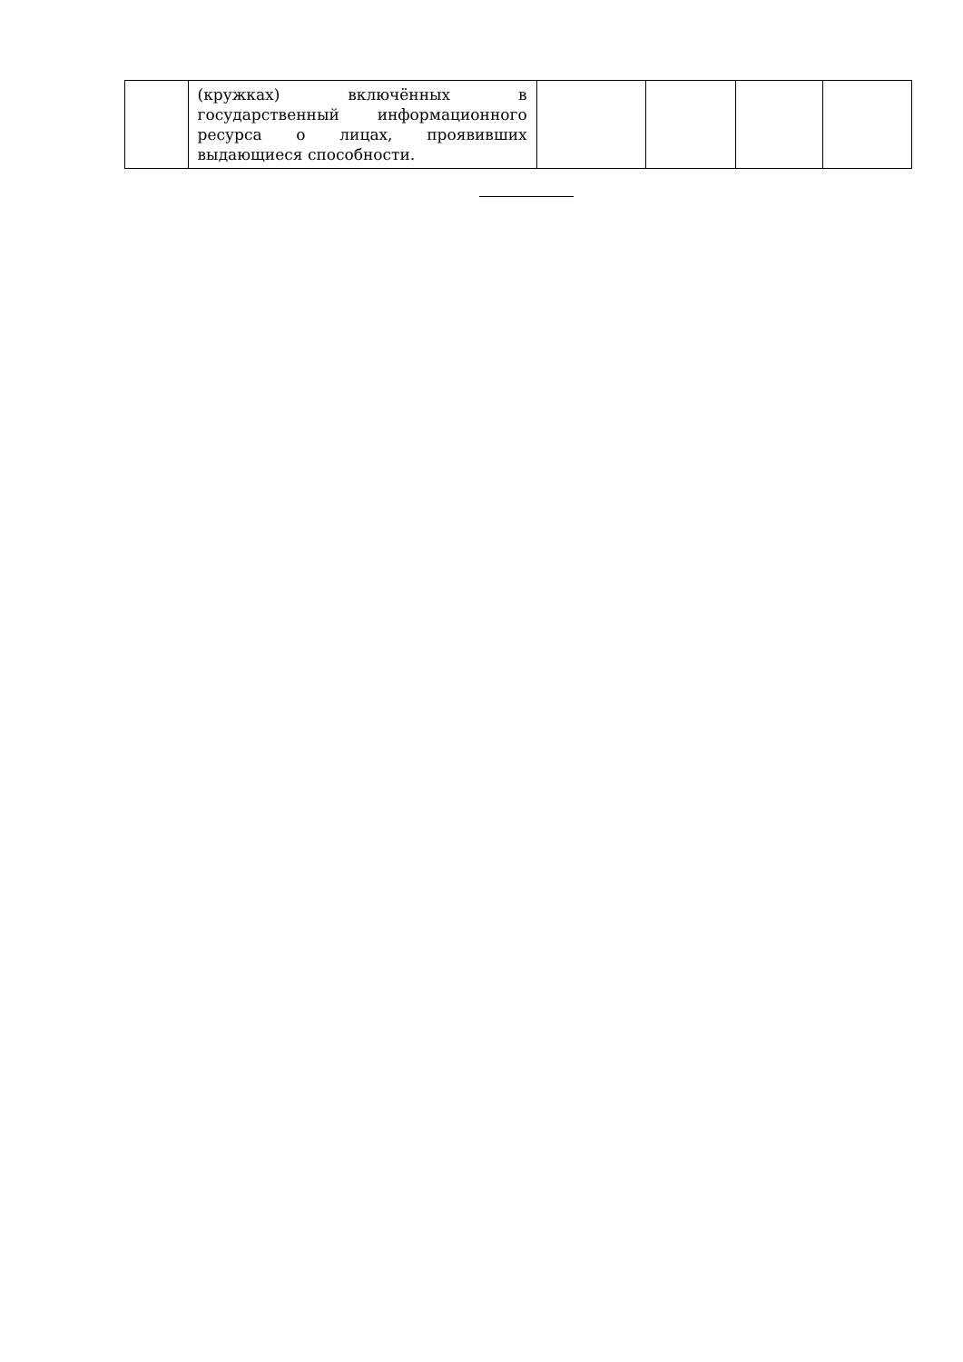| | (кружках) включённых в государственный информационного ресурса о лицах, проявивших выдающиеся способности. | | | | |